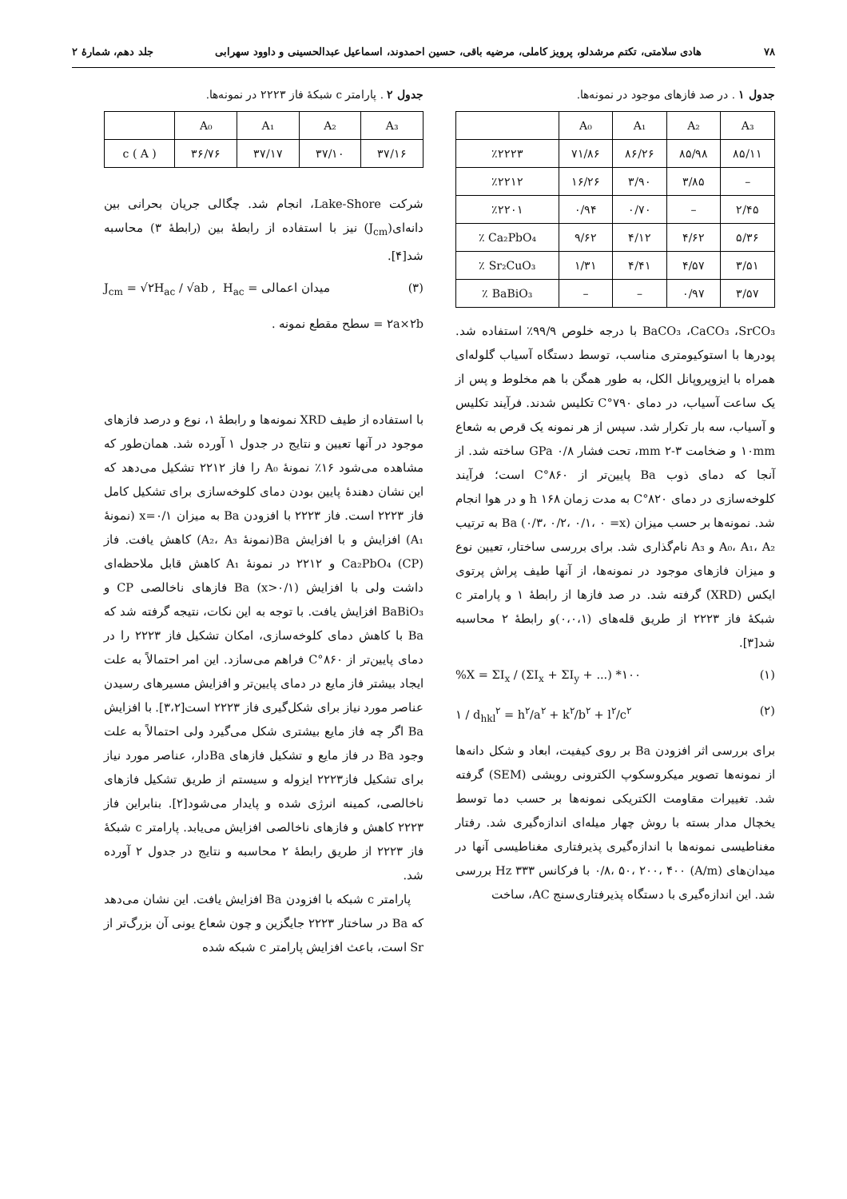۷۸ هادی سلامتی، تکتم مرشدلو، پرویز کاملی، مرضیه باقی، حسین احمدوند، اسماعیل عبدالحسینی و داوود سهرابی جلد دهم، شمارهٔ ۲
جدول ۱ . در صد فازهای موجود در نمونه‌ها.
| | A₀ | A₁ | A₂ | A₃ |
| --- | --- | --- | --- | --- |
| ٪۲۲۲۳ | ۷۱/۸۶ | ۸۶/۲۶ | ۸۵/۹۸ | ۸۵/۱۱ |
| ٪۲۲۱۲ | ۱۶/۲۶ | ۳/۹۰ | ۳/۸۵ | – |
| ٪۲۲۰۱ | ۰/۹۴ | ۰/۷۰ | – | ۲/۴۵ |
| ٪ Ca₂PbO₄ | ۹/۶۲ | ۴/۱۲ | ۴/۶۲ | ۵/۳۶ |
| ٪ Sr₂CuO₃ | ۱/۳۱ | ۴/۴۱ | ۴/۵۷ | ۳/۵۱ |
| ٪ BaBiO₃ | – | – | ۰/۹۷ | ۳/۵۷ |
BaCO₃ ،CaCO₃ ،SrCO₃ با درجه خلوص ۹۹/۹٪ استفاده شد. پودرها با استوکیومتری مناسب، توسط دستگاه آسیاب گلوله‌ای همراه با ایزوپروپانل الکل، به طور همگن با هم مخلوط و پس از یک ساعت آسیاب، در دمای ۷۹۰°C تکلیس شدند. فرآیند تکلیس و آسیاب، سه بار تکرار شد. سپس از هر نمونه یک قرص به شعاع ۱۰mm و ضخامت ۳-۲ mm، تحت فشار GPa ۰/۸ ساخته شد. از آنجا که دمای ذوب Ba پایین‌تر از ۸۶۰°C است؛ فرآیند کلوخه‌سازی در دمای ۸۲۰°C به مدت زمان ۱۶۸ h و در هوا انجام شد. نمونه‌ها بر حسب میزان Ba (۰/۳، ۰/۲، ۰/۱، ۰ =x) به ترتیب A₀، A₁، A₂ و A₃ نام‌گذاری شد. برای بررسی ساختار، تعیین نوع و میزان فازهای موجود در نمونه‌ها، از آنها طیف پراش پرتوی ایکس (XRD) گرفته شد. در صد فازها از رابطهٔ ۱ و پارامتر c شبکهٔ فاز ۲۲۲۳ از طریق قله‌های (۰،۰،۱)و رابطهٔ ۲ محاسبه شد[۳].
%X = ΣI<sub>x</sub> / (ΣI<sub>x</sub> + ΣI<sub>y</sub> + ...) *۱۰۰ (۱)
۱ / d<sub>hkl</sub><sup>۲</sup> = h<sup>۲</sup>/a<sup>۲</sup> + k<sup>۲</sup>/b<sup>۲</sup> + l<sup>۲</sup>/c<sup>۲</sup> (۲)
برای بررسی اثر افزودن Ba بر روی کیفیت، ابعاد و شکل دانه‌ها از نمونه‌ها تصویر میکروسکوپ الکترونی روبشی (SEM) گرفته شد. تغییرات مقاومت الکتریکی نمونه‌ها بر حسب دما توسط یخچال مدار بسته با روش چهار میله‌ای اندازه‌گیری شد. رفتار مغناطیسی نمونه‌ها با اندازه‌گیری پذیرفتاری مغناطیسی آنها در میدان‌های (A/m) ۰/۸، ۵۰، ۲۰۰، ۴۰۰ با فرکانس ۳۳۳ Hz بررسی شد. این اندازه‌گیری با دستگاه پذیرفتاری‌سنج AC، ساخت
جدول ۲ . پارامتر c شبکهٔ فاز ۲۲۲۳ در نمونه‌ها.
| | A₀ | A₁ | A₂ | A₃ |
| --- | --- | --- | --- | --- |
| c ( A ) | ۳۶/۷۶ | ۳۷/۱۷ | ۳۷/۱۰ | ۳۷/۱۶ |
شرکت Lake-Shore، انجام شد. چگالی جریان بحرانی بین دانه‌ای(J<sub>cm</sub>) نیز با استفاده از رابطهٔ بین (رابطهٔ ۳) محاسبه شد[۴].
J<sub>cm</sub> = √۲H<sub>ac</sub> / √ab , H<sub>ac</sub> = میدان اعمالی (۳)
۲a×۲b = سطح مقطع نمونه .
با استفاده از طیف XRD نمونه‌ها و رابطهٔ ۱، نوع و درصد فازهای موجود در آنها تعیین و نتایج در جدول ۱ آورده شد. همان‌طور که مشاهده می‌شود ۱۶٪ نمونهٔ A₀ را فاز ۲۲۱۲ تشکیل می‌دهد که این نشان دهندهٔ پایین بودن دمای کلوخه‌سازی برای تشکیل کامل فاز ۲۲۲۳ است. فاز ۲۲۲۳ با افزودن Ba به میزان x=۰/۱ (نمونهٔ A₁) افزایش و با افزایش Ba(نمونهٔ A₂، A₃) کاهش یافت. فاز Ca₂PbO₄ (CP) و ۲۲۱۲ در نمونهٔ A₁ کاهش قابل ملاحظه‌ای داشت ولی با افزایش Ba (x>۰/۱) فازهای ناخالصی CP و BaBiO₃ افزایش یافت. با توجه به این نکات، نتیجه گرفته شد که Ba با کاهش دمای کلوخه‌سازی، امکان تشکیل فاز ۲۲۲۳ را در دمای پایین‌تر از C°۸۶۰ فراهم می‌سازد. این امر احتمالاً به علت ایجاد بیشتر فاز مایع در دمای پایین‌تر و افزایش مسیرهای رسیدن عناصر مورد نیاز برای شکل‌گیری فاز ۲۲۲۳ است[۳،۲]. با افزایش Ba اگر چه فاز مایع بیشتری شکل می‌گیرد ولی احتمالاً به علت وجود Ba در فاز مایع و تشکیل فازهای Baدار، عناصر مورد نیاز برای تشکیل فاز۲۲۲۳ ایزوله و سیستم از طریق تشکیل فازهای ناخالصی، کمینه انرژی شده و پایدار می‌شود[۲]. بنابراین فاز ۲۲۲۳ کاهش و فازهای ناخالصی افزایش می‌یابد. پارامتر c شبکهٔ فاز ۲۲۲۳ از طریق رابطهٔ ۲ محاسبه و نتایج در جدول ۲ آورده شد.
پارامتر c شبکه با افزودن Ba افزایش یافت. این نشان می‌دهد که Ba در ساختار ۲۲۲۳ جایگزین و چون شعاع یونی آن بزرگ‌تر از Sr است، باعث افزایش پارامتر c شبکه شده